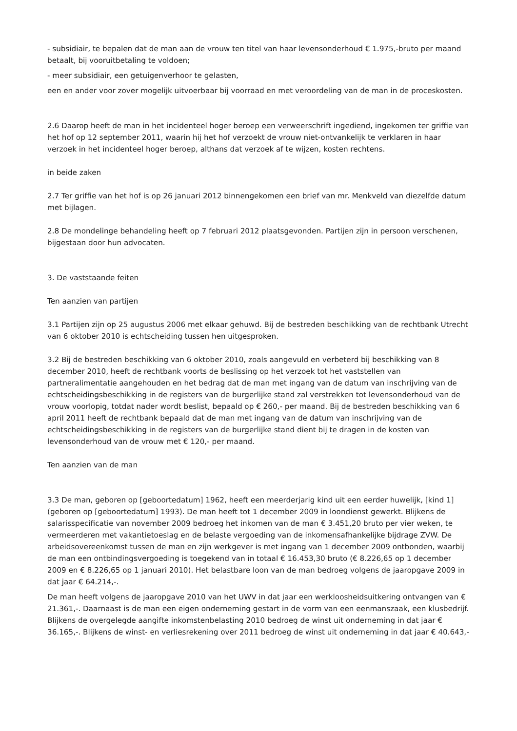- subsidiair, te bepalen dat de man aan de vrouw ten titel van haar levensonderhoud € 1.975,-bruto per maand betaalt, bij vooruitbetaling te voldoen;
- meer subsidiair, een getuigenverhoor te gelasten,
een en ander voor zover mogelijk uitvoerbaar bij voorraad en met veroordeling van de man in de proceskosten.
2.6 Daarop heeft de man in het incidenteel hoger beroep een verweerschrift ingediend, ingekomen ter griffie van het hof op 12 september 2011, waarin hij het hof verzoekt de vrouw niet-ontvankelijk te verklaren in haar verzoek in het incidenteel hoger beroep, althans dat verzoek af te wijzen, kosten rechtens.
in beide zaken
2.7 Ter griffie van het hof is op 26 januari 2012 binnengekomen een brief van mr. Menkveld van diezelfde datum met bijlagen.
2.8 De mondelinge behandeling heeft op 7 februari 2012 plaatsgevonden. Partijen zijn in persoon verschenen, bijgestaan door hun advocaten.
3. De vaststaande feiten
Ten aanzien van partijen
3.1 Partijen zijn op 25 augustus 2006 met elkaar gehuwd. Bij de bestreden beschikking van de rechtbank Utrecht van 6 oktober 2010 is echtscheiding tussen hen uitgesproken.
3.2 Bij de bestreden beschikking van 6 oktober 2010, zoals aangevuld en verbeterd bij beschikking van 8 december 2010, heeft de rechtbank voorts de beslissing op het verzoek tot het vaststellen van partneralimentatie aangehouden en het bedrag dat de man met ingang van de datum van inschrijving van de echtscheidingsbeschikking in de registers van de burgerlijke stand zal verstrekken tot levensonderhoud van de vrouw voorlopig, totdat nader wordt beslist, bepaald op € 260,- per maand. Bij de bestreden beschikking van 6 april 2011 heeft de rechtbank bepaald dat de man met ingang van de datum van inschrijving van de echtscheidingsbeschikking in de registers van de burgerlijke stand dient bij te dragen in de kosten van levensonderhoud van de vrouw met € 120,- per maand.
Ten aanzien van de man
3.3 De man, geboren op [geboortedatum] 1962, heeft een meerderjarig kind uit een eerder huwelijk, [kind 1] (geboren op [geboortedatum] 1993). De man heeft tot 1 december 2009 in loondienst gewerkt. Blijkens de salarisspecificatie van november 2009 bedroeg het inkomen van de man € 3.451,20 bruto per vier weken, te vermeerderen met vakantietoeslag en de belaste vergoeding van de inkomensafhankelijke bijdrage ZVW. De arbeidsovereenkomst tussen de man en zijn werkgever is met ingang van 1 december 2009 ontbonden, waarbij de man een ontbindingsvergoeding is toegekend van in totaal € 16.453,30 bruto (€ 8.226,65 op 1 december 2009 en € 8.226,65 op 1 januari 2010). Het belastbare loon van de man bedroeg volgens de jaaropgave 2009 in dat jaar € 64.214,-.
De man heeft volgens de jaaropgave 2010 van het UWV in dat jaar een werkloosheidsuitkering ontvangen van € 21.361,-. Daarnaast is de man een eigen onderneming gestart in de vorm van een eenmanszaak, een klusbedrijf. Blijkens de overgelegde aangifte inkomstenbelasting 2010 bedroeg de winst uit onderneming in dat jaar € 36.165,-. Blijkens de winst- en verliesrekening over 2011 bedroeg de winst uit onderneming in dat jaar € 40.643,-